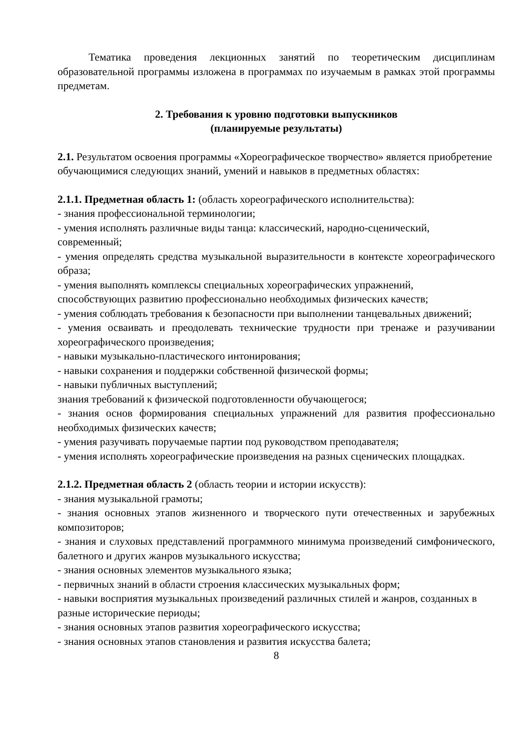Тематика проведения лекционных занятий по теоретическим дисциплинам образовательной программы изложена в программах по изучаемым в рамках этой программы предметам.
2. Требования к уровню подготовки выпускников
(планируемые результаты)
2.1. Результатом освоения программы «Хореографическое творчество» является приобретение обучающимися следующих знаний, умений и навыков в предметных областях:
2.1.1. Предметная область 1: (область хореографического исполнительства):
- знания профессиональной терминологии;
- умения исполнять различные виды танца: классический, народно-сценический, современный;
- умения определять средства музыкальной выразительности в контексте хореографического образа;
- умения выполнять комплексы специальных хореографических упражнений, способствующих развитию профессионально необходимых физических качеств;
- умения соблюдать требования к безопасности при выполнении танцевальных движений;
- умения осваивать и преодолевать технические трудности при тренаже и разучивании хореографического произведения;
- навыки музыкально-пластического интонирования;
- навыки сохранения и поддержки собственной физической формы;
- навыки публичных выступлений;
знания требований к физической подготовленности обучающегося;
- знания основ формирования специальных упражнений для развития профессионально необходимых физических качеств;
- умения разучивать поручаемые партии под руководством преподавателя;
- умения исполнять хореографические произведения на разных сценических площадках.
2.1.2. Предметная область 2 (область теории и истории искусств):
- знания музыкальной грамоты;
- знания основных этапов жизненного и творческого пути отечественных и зарубежных композиторов;
- знания и слуховых представлений программного минимума произведений симфонического, балетного и других жанров музыкального искусства;
- знания основных элементов музыкального языка;
- первичных знаний в области строения классических музыкальных форм;
- навыки восприятия музыкальных произведений различных стилей и жанров, созданных в разные исторические периоды;
- знания основных этапов развития хореографического искусства;
- знания основных этапов становления и развития искусства балета;
8